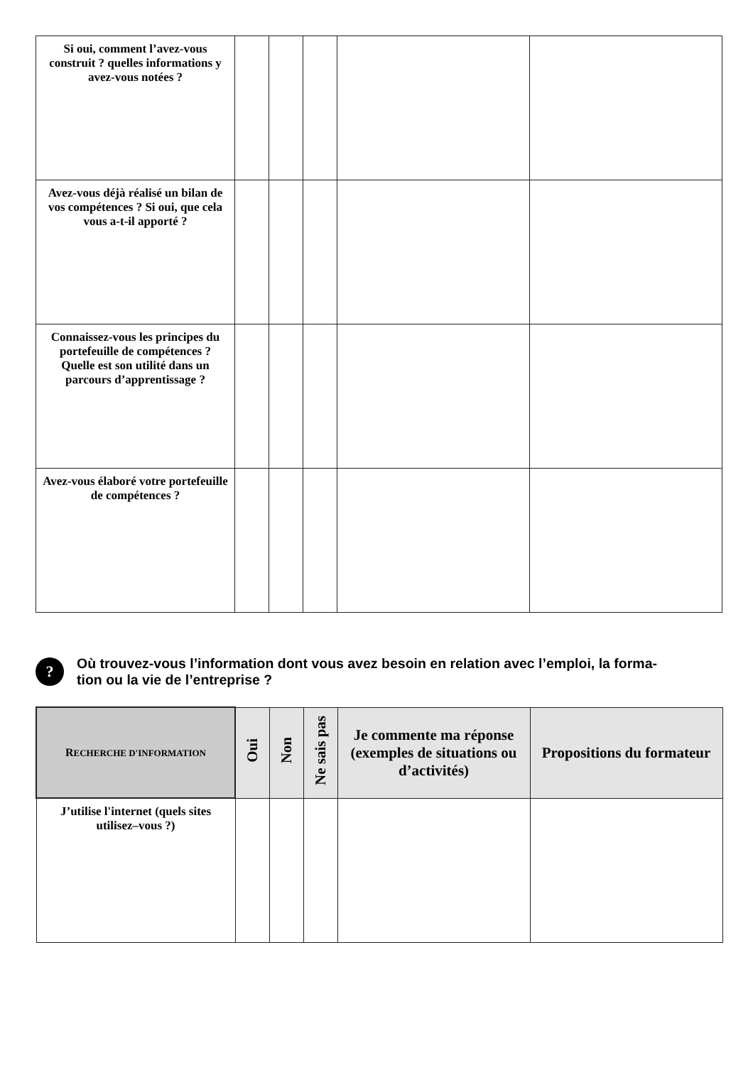| Si oui, comment l’avez-vous construit ? quelles informations y avez-vous notées ? | | | | | |
| Avez-vous déjà réalisé un bilan de vos compétences ? Si oui, que cela vous a-t-il apporté ? | | | | | |
| Connaissez-vous les principes du portefeuille de compétences ? Quelle est son utilité dans un parcours d’apprentissage ? | | | | | |
| Avez-vous élaboré votre portefeuille de compétences ? | | | | | |
?
Où trouvez-vous l’information dont vous avez besoin en relation avec l’emploi, la forma-
tion ou la vie de l’entreprise ?
| R ECHERCHE D'INFORMATION | Oui | Non | Ne sais pas | Je commente ma réponse (exemples de situations ou d’activités) | Propositions du formateur |
| --- | --- | --- | --- | --- | --- |
| J’utilise l'internet (quels sites utilisez–vous ?) | | | | | |